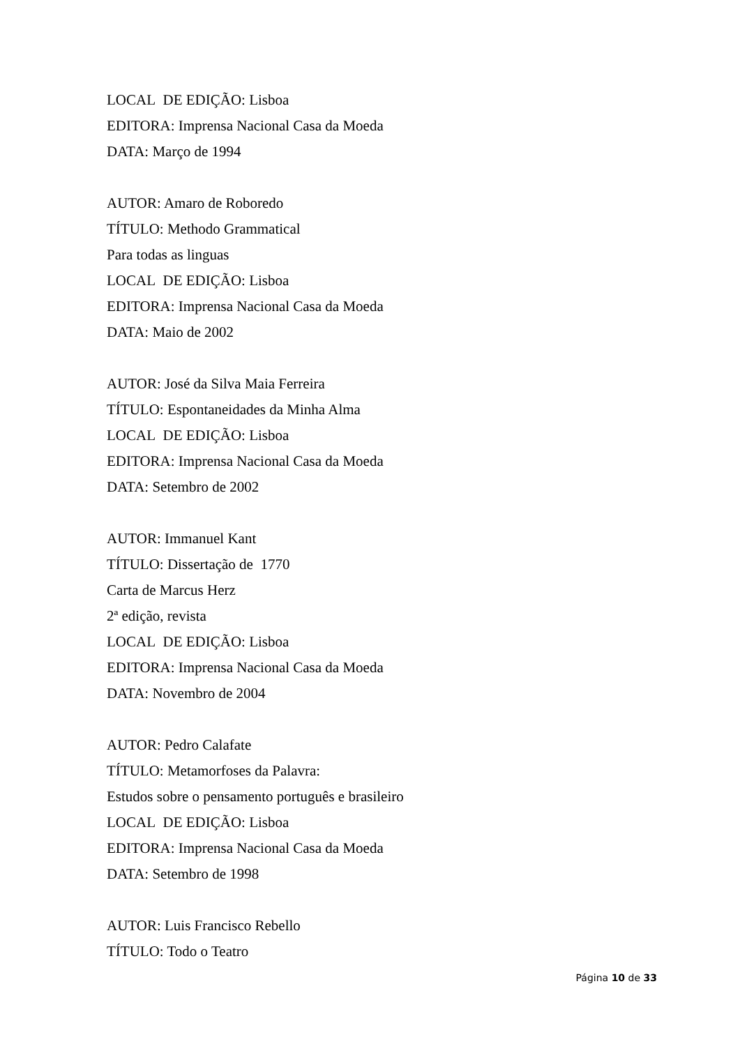LOCAL DE EDIÇÃO: Lisboa
EDITORA: Imprensa Nacional Casa da Moeda
DATA: Março de 1994
AUTOR: Amaro de Roboredo
TÍTULO: Methodo Grammatical
Para todas as linguas
LOCAL DE EDIÇÃO: Lisboa
EDITORA: Imprensa Nacional Casa da Moeda
DATA: Maio de 2002
AUTOR: José da Silva Maia Ferreira
TÍTULO: Espontaneidades da Minha Alma
LOCAL DE EDIÇÃO: Lisboa
EDITORA: Imprensa Nacional Casa da Moeda
DATA: Setembro de 2002
AUTOR: Immanuel Kant
TÍTULO: Dissertação de 1770
Carta de Marcus Herz
2ª edição, revista
LOCAL DE EDIÇÃO: Lisboa
EDITORA: Imprensa Nacional Casa da Moeda
DATA: Novembro de 2004
AUTOR: Pedro Calafate
TÍTULO: Metamorfoses da Palavra:
Estudos sobre o pensamento português e brasileiro
LOCAL DE EDIÇÃO: Lisboa
EDITORA: Imprensa Nacional Casa da Moeda
DATA: Setembro de 1998
AUTOR: Luis Francisco Rebello
TÍTULO: Todo o Teatro
Página 10 de 33